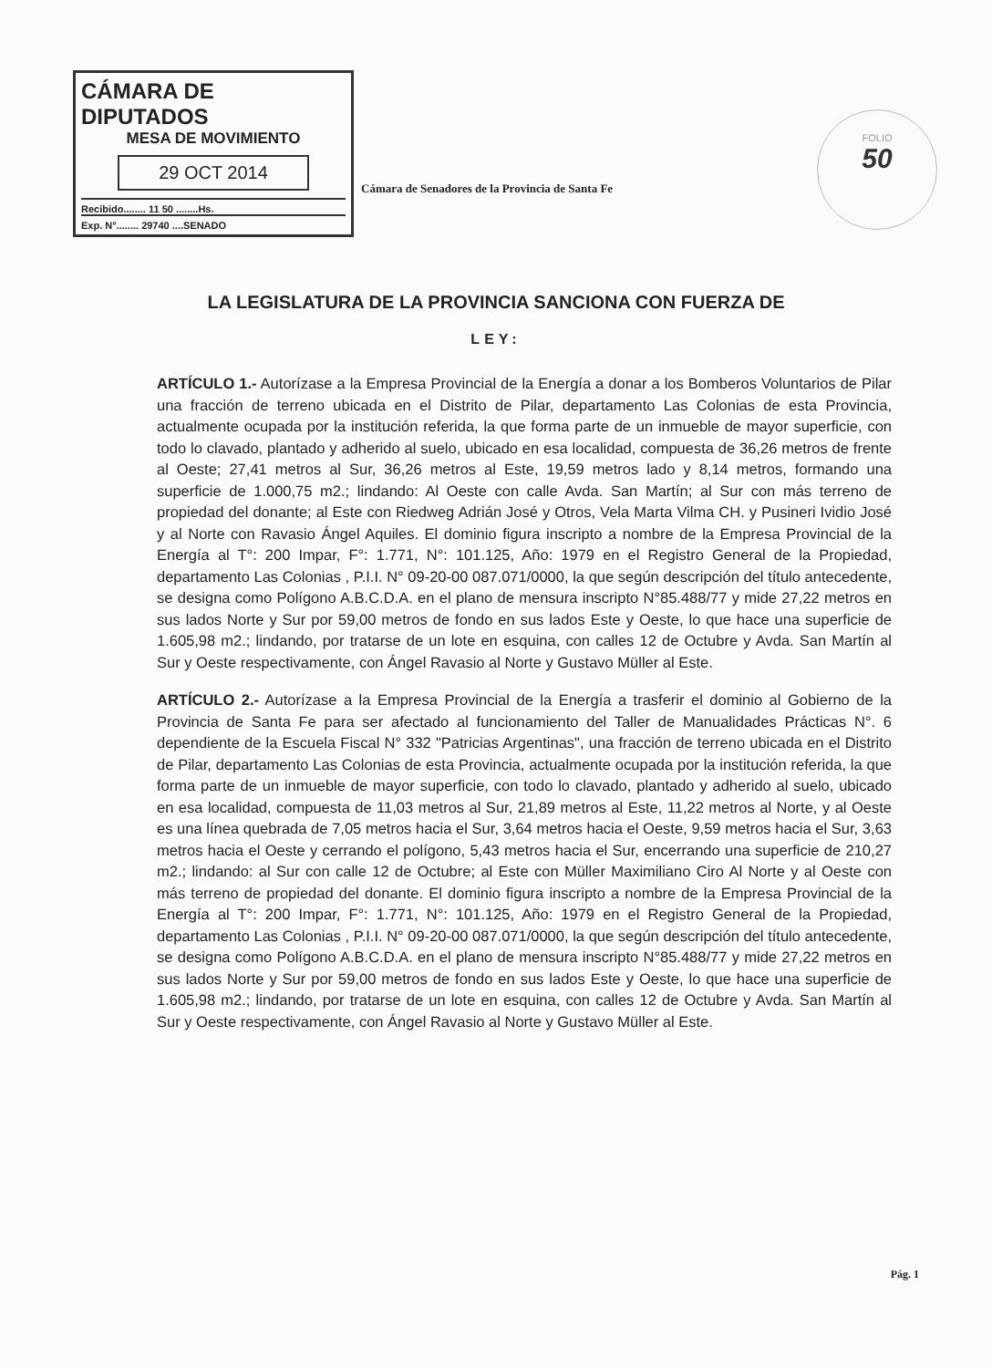CÁMARA DE DIPUTADOS
MESA DE MOVIMIENTO
29 OCT 2014
Recibido........ 11 50 ........Hs.
Exp. N°........ 29740 ....SENADO
Cámara de Senadores de la Provincia de Santa Fe
FOLIO
50
LA LEGISLATURA DE LA PROVINCIA SANCIONA CON FUERZA DE
LEY:
ARTÍCULO 1.- Autorízase a la Empresa Provincial de la Energía a donar a los Bomberos Voluntarios de Pilar una fracción de terreno ubicada en el Distrito de Pilar, departamento Las Colonias de esta Provincia, actualmente ocupada por la institución referida, la que forma parte de un inmueble de mayor superficie, con todo lo clavado, plantado y adherido al suelo, ubicado en esa localidad, compuesta de 36,26 metros de frente al Oeste; 27,41 metros al Sur, 36,26 metros al Este, 19,59 metros lado y 8,14 metros, formando una superficie de 1.000,75 m2.; lindando: Al Oeste con calle Avda. San Martín; al Sur con más terreno de propiedad del donante; al Este con Riedweg Adrián José y Otros, Vela Marta Vilma CH. y Pusineri Ividio José y al Norte con Ravasio Ángel Aquiles. El dominio figura inscripto a nombre de la Empresa Provincial de la Energía al T°: 200 Impar, F°: 1.771, N°: 101.125, Año: 1979 en el Registro General de la Propiedad, departamento Las Colonias , P.I.I. N° 09-20-00 087.071/0000, la que según descripción del título antecedente, se designa como Polígono A.B.C.D.A. en el plano de mensura inscripto N°85.488/77 y mide 27,22 metros en sus lados Norte y Sur por 59,00 metros de fondo en sus lados Este y Oeste, lo que hace una superficie de 1.605,98 m2.; lindando, por tratarse de un lote en esquina, con calles 12 de Octubre y Avda. San Martín al Sur y Oeste respectivamente, con Ángel Ravasio al Norte y Gustavo Müller al Este.
ARTÍCULO 2.- Autorízase a la Empresa Provincial de la Energía a trasferir el dominio al Gobierno de la Provincia de Santa Fe para ser afectado al funcionamiento del Taller de Manualidades Prácticas N°. 6 dependiente de la Escuela Fiscal N° 332 "Patricias Argentinas", una fracción de terreno ubicada en el Distrito de Pilar, departamento Las Colonias de esta Provincia, actualmente ocupada por la institución referida, la que forma parte de un inmueble de mayor superficie, con todo lo clavado, plantado y adherido al suelo, ubicado en esa localidad, compuesta de 11,03 metros al Sur, 21,89 metros al Este, 11,22 metros al Norte, y al Oeste es una línea quebrada de 7,05 metros hacia el Sur, 3,64 metros hacia el Oeste, 9,59 metros hacia el Sur, 3,63 metros hacia el Oeste y cerrando el polígono, 5,43 metros hacia el Sur, encerrando una superficie de 210,27 m2.; lindando: al Sur con calle 12 de Octubre; al Este con Müller Maximiliano Ciro Al Norte y al Oeste con más terreno de propiedad del donante. El dominio figura inscripto a nombre de la Empresa Provincial de la Energía al T°: 200 Impar, F°: 1.771, N°: 101.125, Año: 1979 en el Registro General de la Propiedad, departamento Las Colonias , P.I.I. N° 09-20-00 087.071/0000, la que según descripción del título antecedente, se designa como Polígono A.B.C.D.A. en el plano de mensura inscripto N°85.488/77 y mide 27,22 metros en sus lados Norte y Sur por 59,00 metros de fondo en sus lados Este y Oeste, lo que hace una superficie de 1.605,98 m2.; lindando, por tratarse de un lote en esquina, con calles 12 de Octubre y Avda. San Martín al Sur y Oeste respectivamente, con Ángel Ravasio al Norte y Gustavo Müller al Este.
Pág. 1